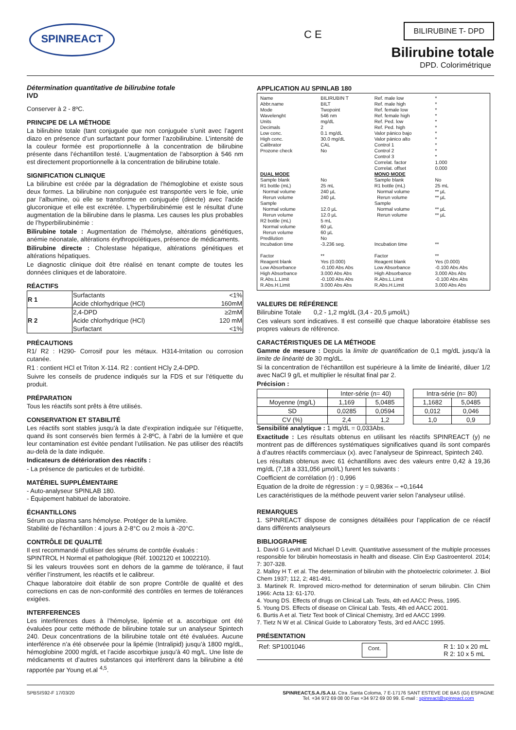SPINREACT C E
BILIRUBINE T- DPD
Bilirubine totale
DPD. Colorimétrique
Détermination quantitative de bilirubine totale
IVD
Conserver à 2 - 8ºC.
PRINCIPE DE LA MÉTHODE
La bilirubine totale (tant conjuguée que non conjuguée s’unit avec l’agent diazo en présence d’un surfactant pour former l’azobilirubine. L’intensité de la couleur formée est proportionnelle à la concentration de bilirubine présente dans l’échantillon testé. L’augmentation de l’absorption à 546 nm est directement proportionnelle à la concentration de bilirubine totale.
SIGNIFICATION CLINIQUE
La bilirubine est créée par la dégradation de l’hémoglobine et existe sous deux formes. La bilirubine non conjuguée est transportée vers le foie, unie par l’albumine, où elle se transforme en conjuguée (directe) avec l’acide glucoronique et elle est excrétée. L’hyperbilirubinémie est le résultat d’une augmentation de la bilirubine dans le plasma. Les causes les plus probables de l’hyperbilirubinémie :
Bilirubine totale : Augmentation de l’hémolyse, altérations génétiques, anémie néonatale, altérations érythropoïétiques, présence de médicaments.
Bilirubine directe : Cholestase hépatique, altérations génétiques et altérations hépatiques.
Le diagnostic clinique doit être réalisé en tenant compte de toutes les données cliniques et de laboratoire.
RÉACTIFS
| R 1 | Surfactants | <1% |
| | Acide chlorhydrique (HCl) | 160mM |
| R 2 | 2,4-DPD | ≥2mM |
| | Acide chlorhydrique (HCl) | 120 mM |
| | Surfactant | <1% |
PRÉCAUTIONS
R1/ R2 : H290- Corrosif pour les métaux. H314-Irritation ou corrosion cutanée.
R1 : contient HCl et Triton X-114. R2 : contient HCly 2,4-DPD.
Suivre les conseils de prudence indiqués sur la FDS et sur l’étiquette du produit.
PRÉPARATION
Tous les réactifs sont prêts à être utilisés.
CONSERVATION ET STABILITÉ
Les réactifs sont stables jusqu’à la date d’expiration indiquée sur l’étiquette, quand ils sont conservés bien fermés à 2-8ºC, à l’abri de la lumière et que leur contamination est évitée pendant l’utilisation. Ne pas utiliser des réactifs au-delà de la date indiquée.
Indicateurs de détérioration des réactifs :
- La présence de particules et de turbidité.
MATÉRIEL SUPPLÉMENTAIRE
- Auto-analyseur SPINLAB 180.
- Équipement habituel de laboratoire.
ÉCHANTILLONS
Sérum ou plasma sans hémolyse. Protéger de la lumière.
Stabilité de l’échantillon : 4 jours à 2-8°C ou 2 mois à -20°C.
CONTRÔLE DE QUALITÉ
Il est recommandé d'utiliser des sérums de contrôle évalués :
SPINTROL H Normal et pathologique (Réf. 1002120 et 1002210).
Si les valeurs trouvées sont en dehors de la gamme de tolérance, il faut vérifier l’instrument, les réactifs et le calibreur.
Chaque laboratoire doit établir de son propre Contrôle de qualité et des corrections en cas de non-conformité des contrôles en termes de tolérances exigées.
INTERFERENCES
Les interférences dues à l’hémolyse, lipémie et a. ascorbique ont été évaluées pour cette méthode de bilirubine totale sur un analyseur Spintech 240. Deux concentrations de la bilirubine totale ont été évaluées. Aucune interférence n’a été observée pour la lipémie (Intralipid) jusqu’à 1800 mg/dL, hémoglobine 2000 mg/dL et l’acide ascorbique jusqu’à 40 mg/L. Une liste de médicaments et d’autres substances qui interfèrent dans la bilirubine a été rapportée par Young et.al <sup>4,5</sup>.
APPLICATION AU SPINLAB 180
| Name Abbr.name Mode Wavelenght Units Decimals Low conc. High conc. Calibrator Prozone check | BILIRUBIN T BILT Twopoint 546 nm mg/dL 2 0.1 mg/dL 30.0 mg/dL CAL No | Ref. male low Ref. male high Ref. female low Ref. female high Ref. Ped. low Ref. Ped. high Valor pánico bajo Valor pánico alto Control 1 Control 2 Control 3 Correlat. factor Correlat. offset | * * * * * * * * * * * 1.000 0.000 |
| DUAL MODE | | MONO MODE | |
| Sample blank R1 bottle (mL) Normal volume Rerun volume Sample Normal volume Rerun volume R2 bottle (mL) Normal volume Rerun volume Predilution Incubation time Factor | No 25 mL 240 µL 240 µL 12.0 µL 12.0 µL 5 mL 60 µL 60 µL No -3.236 seg. ** | Sample blank R1 bottle (mL) Normal volume Rerun volume Sample Normal volume Rerun volume Incubation time Factor | No 25 mL ** µL ** µL ** µL ** µL ** ** |
| Reagent blank Low Absorbance High Absorbance R.Abs.L.Limit R.Abs.H.Limit | Yes (0.000) -0.100 Abs Abs 3.000 Abs Abs -0.100 Abs Abs 3.000 Abs Abs | Reagent blank Low Absorbance High Absorbance R.Abs.L.Limit R.Abs.H.Limit | Yes (0.000) -0.100 Abs Abs 3.000 Abs Abs -0.100 Abs Abs 3.000 Abs Abs |
VALEURS DE RÉFÉRENCE
Bilirubine Totale 0,2 - 1,2 mg/dL (3,4 - 20,5 µmol/L)
Ces valeurs sont indicatives. Il est conseillé que chaque laboratoire établisse ses propres valeurs de référence.
CARACTÉRISTIQUES DE LA MÉTHODE
Gamme de mesure : Depuis la limite de quantification de 0,1 mg/dL jusqu’à la limite de linéarité de 30 mg/dL.
Si la concentration de l’échantillon est supérieure à la limite de linéarité, diluer 1/2 avec NaCl 9 g/L et multiplier le résultat final par 2.
Précision :
| | Inter-série (n= 40) | | | Intra-série (n= 80) | |
| Moyenne (mg/L) | 1,169 | 5,0485 | | 1,1682 | 5,0485 |
| SD | 0,0285 | 0,0594 | | 0,012 | 0,046 |
| CV (%) | 2,4 | 1,2 | | 1,0 | 0,9 |
Sensibilité analytique : 1 mg/dL = 0,033Abs.
Exactitude : Les résultats obtenus en utilisant les réactifs SPINREACT (y) ne montrent pas de différences systématiques significatives quand ils sont comparés à d’autres réactifs commerciaux (x). avec l’analyseur de Spinreact, Spintech 240.
Les résultats obtenus avec 61 échantillons avec des valeurs entre 0,42 à 19,36 mg/dL (7,18 a 331,056 µmol/L) furent les suivants :
Coefficient de corrélation (r) : 0,996
Equation de la droite de régression : y = 0,9836x – +0,1644
Les caractéristiques de la méthode peuvent varier selon l’analyseur utilisé.
REMARQUES
1. SPINREACT dispose de consignes détaillées pour l’application de ce réactif dans différents analyseurs
BIBLIOGRAPHIE
1. David G Levitt and Michael D Levitt. Quantitative assessment of the multiple processes responsible for bilirubin homeostasis in health and disease. Clin Exp Gastroenterol. 2014; 7: 307-328.
2. Malloy H T. et al. The determination of bilirubin with the photoelectric colorimeter. J. Biol Chem 1937; 112, 2; 481-491.
3. Martinek R. Improved micro-method for determination of serum bilirubin. Clin Chim 1966: Acta 13: 61-170.
4. Young DS. Effects of drugs on Clinical Lab. Tests, 4th ed AACC Press, 1995.
5. Young DS. Effects of disease on Clinical Lab. Tests, 4th ed AACC 2001.
6. Burtis A et al. Tietz Text book of Clinical Chemistry, 3rd ed AACC 1999.
7. Tietz N W et al. Clinical Guide to Laboratory Tests, 3rd ed AACC 1995.
PRÉSENTATION
Ref: SP1001046 Cont. R 1: 10 x 20 mL
R 2: 10 x 5 mL
SPBSIS92-F 17/03/20 SPINREACT,S.A./S.A.U. Ctra .Santa Coloma, 7 E-17176 SANT ESTEVE DE BAS (GI) ESPAGNE
Tel. +34 972 69 08 00 Fax +34 972 69 00 99. E-mail : spinreact@spinreact.com